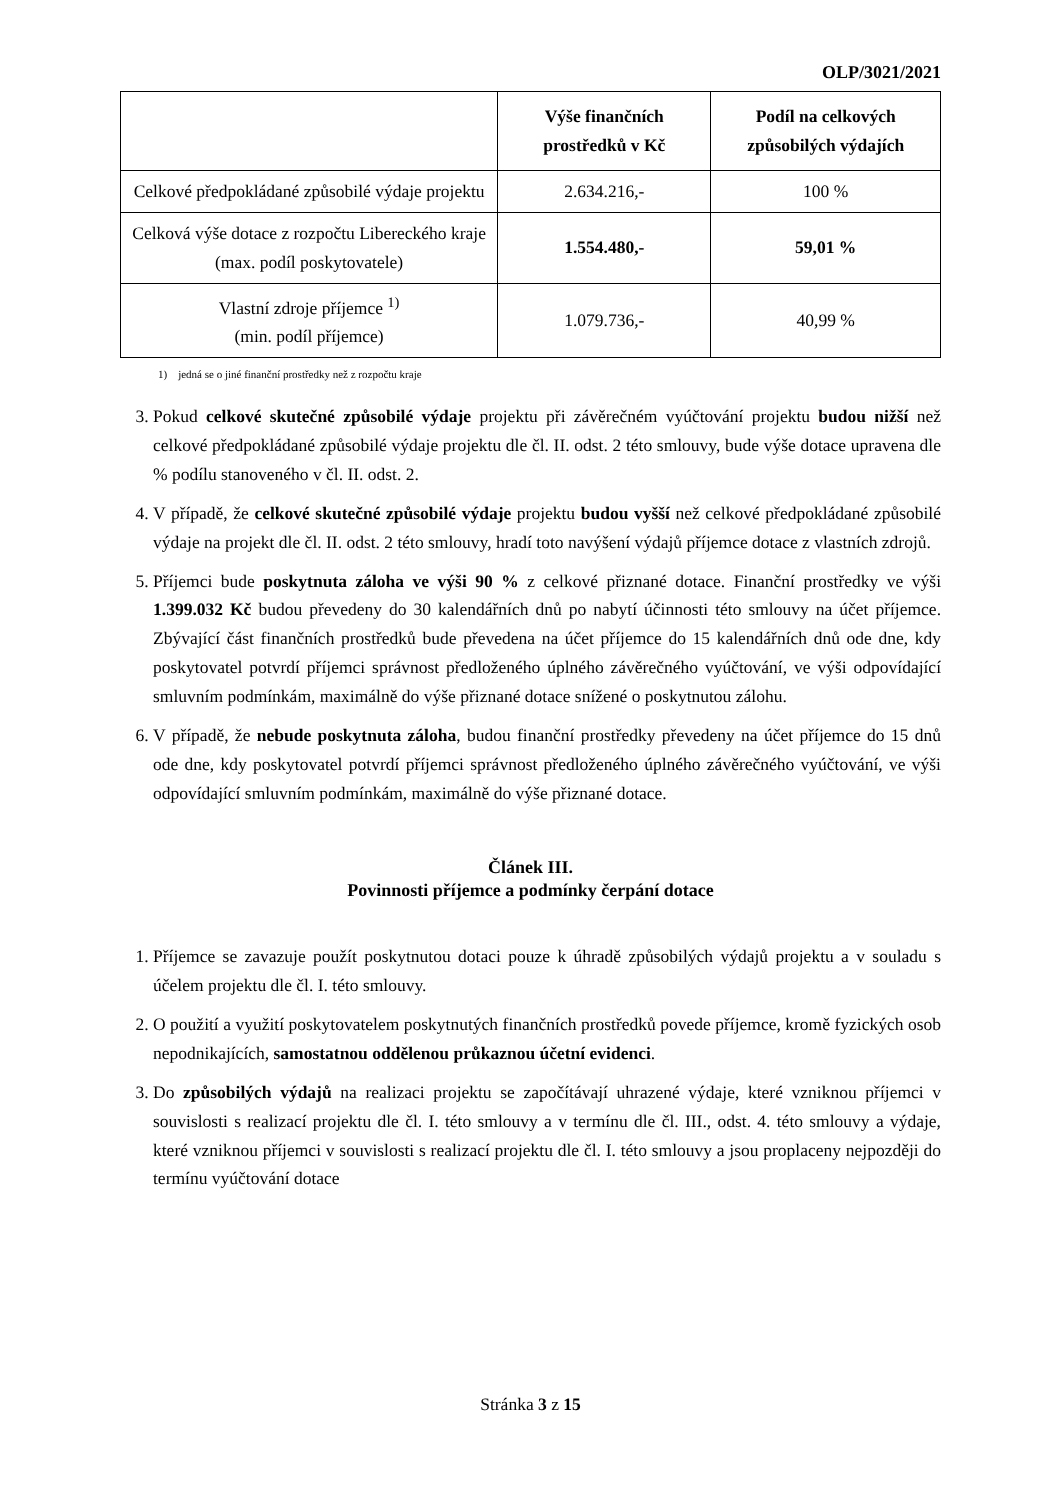OLP/3021/2021
| | Výše finančních prostředků v Kč | Podíl na celkových způsobilých výdajích |
| --- | --- | --- |
| Celkové předpokládané způsobilé výdaje projektu | 2.634.216,- | 100 % |
| Celková výše dotace z rozpočtu Libereckého kraje (max. podíl poskytovatele) | 1.554.480,- | 59,01 % |
| Vlastní zdroje příjemce <sup>1)</sup> (min. podíl příjemce) | 1.079.736,- | 40,99 % |
1) jedná se o jiné finanční prostředky než z rozpočtu kraje
3. Pokud celkové skutečné způsobilé výdaje projektu při závěrečném vyúčtování projektu budou nižší než celkové předpokládané způsobilé výdaje projektu dle čl. II. odst. 2 této smlouvy, bude výše dotace upravena dle % podílu stanoveného v čl. II. odst. 2.
4. V případě, že celkové skutečné způsobilé výdaje projektu budou vyšší než celkové předpokládané způsobilé výdaje na projekt dle čl. II. odst. 2 této smlouvy, hradí toto navýšení výdajů příjemce dotace z vlastních zdrojů.
5. Příjemci bude poskytnuta záloha ve výši 90 % z celkové přiznané dotace. Finanční prostředky ve výši 1.399.032 Kč budou převedeny do 30 kalendářních dnů po nabytí účinnosti této smlouvy na účet příjemce. Zbývající část finančních prostředků bude převedena na účet příjemce do 15 kalendářních dnů ode dne, kdy poskytovatel potvrdí příjemci správnost předloženého úplného závěrečného vyúčtování, ve výši odpovídající smluvním podmínkám, maximálně do výše přiznané dotace snížené o poskytnutou zálohu.
6. V případě, že nebude poskytnuta záloha, budou finanční prostředky převedeny na účet příjemce do 15 dnů ode dne, kdy poskytovatel potvrdí příjemci správnost předloženého úplného závěrečného vyúčtování, ve výši odpovídající smluvním podmínkám, maximálně do výše přiznané dotace.
Článek III.
Povinnosti příjemce a podmínky čerpání dotace
1. Příjemce se zavazuje použít poskytnutou dotaci pouze k úhradě způsobilých výdajů projektu a v souladu s účelem projektu dle čl. I. této smlouvy.
2. O použití a využití poskytovatelem poskytnutých finančních prostředků povede příjemce, kromě fyzických osob nepodnikajících, samostatnou oddělenou průkaznou účetní evidenci.
3. Do způsobilých výdajů na realizaci projektu se započítávají uhrazené výdaje, které vzniknou příjemci v souvislosti s realizací projektu dle čl. I. této smlouvy a v termínu dle čl. III., odst. 4. této smlouvy a výdaje, které vzniknou příjemci v souvislosti s realizací projektu dle čl. I. této smlouvy a jsou proplaceny nejpozději do termínu vyúčtování dotace
Stránka 3 z 15